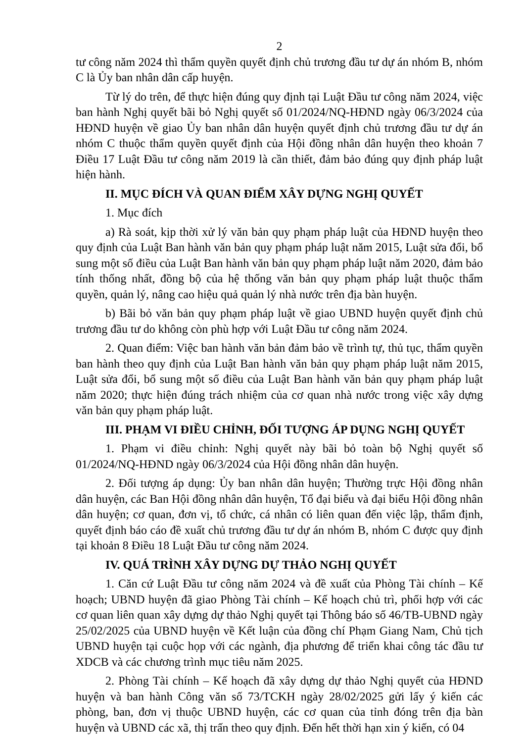2
tư công năm 2024 thì thẩm quyền quyết định chủ trương đầu tư dự án nhóm B, nhóm C là Ủy ban nhân dân cấp huyện.
Từ lý do trên, để thực hiện đúng quy định tại Luật Đầu tư công năm 2024, việc ban hành Nghị quyết bãi bỏ Nghị quyết số 01/2024/NQ-HĐND ngày 06/3/2024 của HĐND huyện về giao Ủy ban nhân dân huyện quyết định chủ trương đầu tư dự án nhóm C thuộc thẩm quyền quyết định của Hội đồng nhân dân huyện theo khoản 7 Điều 17 Luật Đầu tư công năm 2019 là cần thiết, đảm bảo đúng quy định pháp luật hiện hành.
II. MỤC ĐÍCH VÀ QUAN ĐIỂM XÂY DỰNG NGHỊ QUYẾT
1. Mục đích
a) Rà soát, kịp thời xử lý văn bản quy phạm pháp luật của HĐND huyện theo quy định của Luật Ban hành văn bản quy phạm pháp luật năm 2015, Luật sửa đổi, bổ sung một số điều của Luật Ban hành văn bản quy phạm pháp luật năm 2020, đảm bảo tính thống nhất, đồng bộ của hệ thống văn bản quy phạm pháp luật thuộc thẩm quyền, quản lý, nâng cao hiệu quả quản lý nhà nước trên địa bàn huyện.
b) Bãi bỏ văn bản quy phạm pháp luật về giao UBND huyện quyết định chủ trương đầu tư do không còn phù hợp với Luật Đầu tư công năm 2024.
2. Quan điểm: Việc ban hành văn bản đảm bảo về trình tự, thủ tục, thẩm quyền ban hành theo quy định của Luật Ban hành văn bản quy phạm pháp luật năm 2015, Luật sửa đổi, bổ sung một số điều của Luật Ban hành văn bản quy phạm pháp luật năm 2020; thực hiện đúng trách nhiệm của cơ quan nhà nước trong việc xây dựng văn bản quy phạm pháp luật.
III. PHẠM VI ĐIỀU CHỈNH, ĐỐI TƯỢNG ÁP DỤNG NGHỊ QUYẾT
1. Phạm vi điều chỉnh: Nghị quyết này bãi bỏ toàn bộ Nghị quyết số 01/2024/NQ-HĐND ngày 06/3/2024 của Hội đồng nhân dân huyện.
2. Đối tượng áp dụng: Ủy ban nhân dân huyện; Thường trực Hội đồng nhân dân huyện, các Ban Hội đồng nhân dân huyện, Tổ đại biểu và đại biểu Hội đồng nhân dân huyện; cơ quan, đơn vị, tổ chức, cá nhân có liên quan đến việc lập, thẩm định, quyết định báo cáo đề xuất chủ trương đầu tư dự án nhóm B, nhóm C được quy định tại khoản 8 Điều 18 Luật Đầu tư công năm 2024.
IV. QUÁ TRÌNH XÂY DỰNG DỰ THẢO NGHỊ QUYẾT
1. Căn cứ Luật Đầu tư công năm 2024 và đề xuất của Phòng Tài chính – Kế hoạch; UBND huyện đã giao Phòng Tài chính – Kế hoạch chủ trì, phối hợp với các cơ quan liên quan xây dựng dự thảo Nghị quyết tại Thông báo số 46/TB-UBND ngày 25/02/2025 của UBND huyện về Kết luận của đồng chí Phạm Giang Nam, Chủ tịch UBND huyện tại cuộc họp với các ngành, địa phương để triển khai công tác đầu tư XDCB và các chương trình mục tiêu năm 2025.
2. Phòng Tài chính – Kế hoạch đã xây dựng dự thảo Nghị quyết của HĐND huyện và ban hành Công văn số 73/TCKH ngày 28/02/2025 gửi lấy ý kiến các phòng, ban, đơn vị thuộc UBND huyện, các cơ quan của tỉnh đóng trên địa bàn huyện và UBND các xã, thị trấn theo quy định. Đến hết thời hạn xin ý kiến, có 04